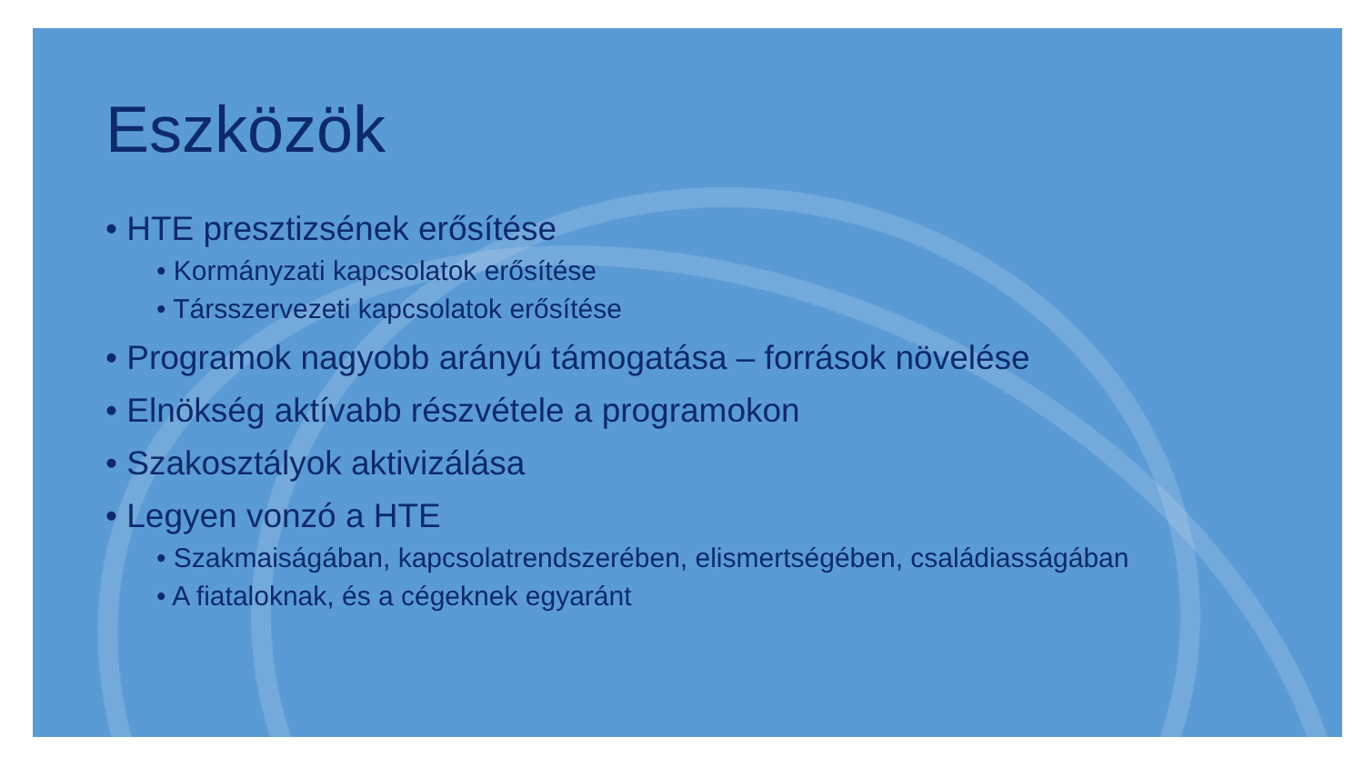Eszközök
• HTE presztizsének erősítése
• Kormányzati kapcsolatok erősítése
• Társszervezeti kapcsolatok erősítése
• Programok nagyobb arányú támogatása – források növelése
• Elnökség aktívabb részvétele a programokon
• Szakosztályok aktivizálása
• Legyen vonzó a HTE
• Szakmaiságában, kapcsolatrendszerében, elismertségében, családiasságában
• A fiataloknak, és a cégeknek egyaránt